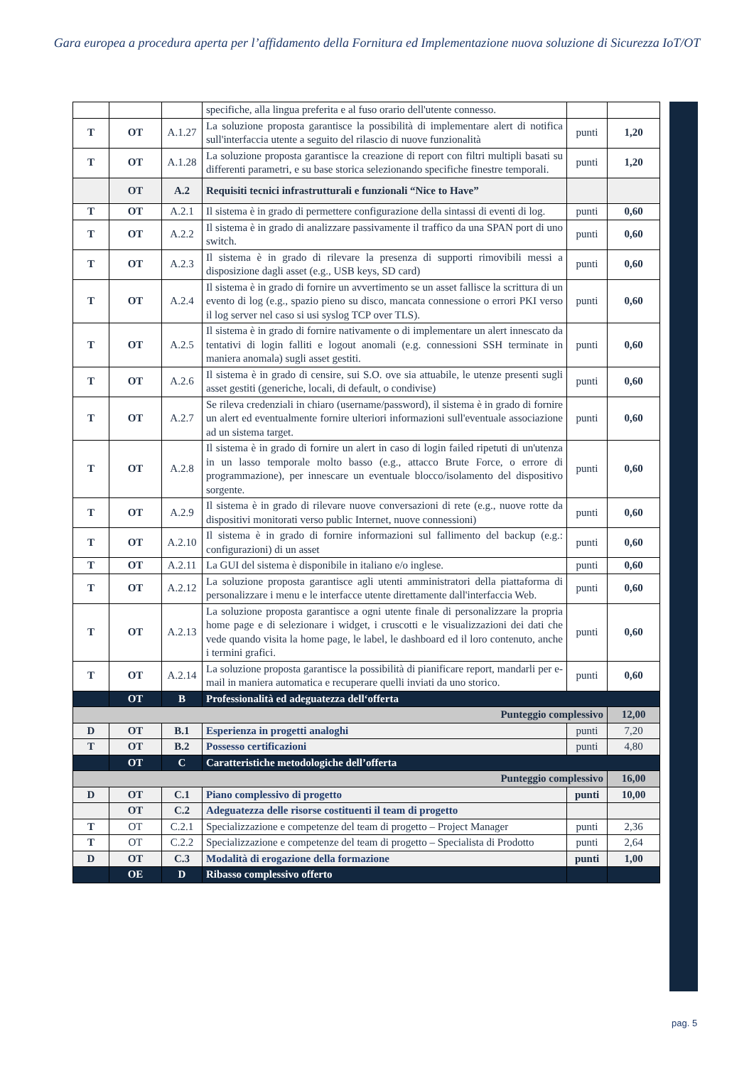Gara europea a procedura aperta per l’affidamento della Fornitura ed Implementazione nuova soluzione di Sicurezza IoT/OT
| | | | specifiche, alla lingua preferita e al fuso orario dell'utente connesso. | | |
| T | OT | A.1.27 | La soluzione proposta garantisce la possibilità di implementare alert di notifica sull'interfaccia utente a seguito del rilascio di nuove funzionalità | punti | 1,20 |
| T | OT | A.1.28 | La soluzione proposta garantisce la creazione di report con filtri multipli basati su differenti parametri, e su base storica selezionando specifiche finestre temporali. | punti | 1,20 |
| | OT | A.2 | Requisiti tecnici infrastrutturali e funzionali “Nice to Have” | | |
| T | OT | A.2.1 | Il sistema è in grado di permettere configurazione della sintassi di eventi di log. | punti | 0,60 |
| T | OT | A.2.2 | Il sistema è in grado di analizzare passivamente il traffico da una SPAN port di uno switch. | punti | 0,60 |
| T | OT | A.2.3 | Il sistema è in grado di rilevare la presenza di supporti rimovibili messi a disposizione dagli asset (e.g., USB keys, SD card) | punti | 0,60 |
| T | OT | A.2.4 | Il sistema è in grado di fornire un avvertimento se un asset fallisce la scrittura di un evento di log (e.g., spazio pieno su disco, mancata connessione o errori PKI verso il log server nel caso si usi syslog TCP over TLS). | punti | 0,60 |
| T | OT | A.2.5 | Il sistema è in grado di fornire nativamente o di implementare un alert innescato da tentativi di login falliti e logout anomali (e.g. connessioni SSH terminate in maniera anomala) sugli asset gestiti. | punti | 0,60 |
| T | OT | A.2.6 | Il sistema è in grado di censire, sui S.O. ove sia attuabile, le utenze presenti sugli asset gestiti (generiche, locali, di default, o condivise) | punti | 0,60 |
| T | OT | A.2.7 | Se rileva credenziali in chiaro (username/password), il sistema è in grado di fornire un alert ed eventualmente fornire ulteriori informazioni sull'eventuale associazione ad un sistema target. | punti | 0,60 |
| T | OT | A.2.8 | Il sistema è in grado di fornire un alert in caso di login failed ripetuti di un'utenza in un lasso temporale molto basso (e.g., attacco Brute Force, o errore di programmazione), per innescare un eventuale blocco/isolamento del dispositivo sorgente. | punti | 0,60 |
| T | OT | A.2.9 | Il sistema è in grado di rilevare nuove conversazioni di rete (e.g., nuove rotte da dispositivi monitorati verso public Internet, nuove connessioni) | punti | 0,60 |
| T | OT | A.2.10 | Il sistema è in grado di fornire informazioni sul fallimento del backup (e.g.: configurazioni) di un asset | punti | 0,60 |
| T | OT | A.2.11 | La GUI del sistema è disponibile in italiano e/o inglese. | punti | 0,60 |
| T | OT | A.2.12 | La soluzione proposta garantisce agli utenti amministratori della piattaforma di personalizzare i menu e le interfacce utente direttamente dall'interfaccia Web. | punti | 0,60 |
| T | OT | A.2.13 | La soluzione proposta garantisce a ogni utente finale di personalizzare la propria home page e di selezionare i widget, i cruscotti e le visualizzazioni dei dati che vede quando visita la home page, le label, le dashboard ed il loro contenuto, anche i termini grafici. | punti | 0,60 |
| T | OT | A.2.14 | La soluzione proposta garantisce la possibilità di pianificare report, mandarli per e-mail in maniera automatica e recuperare quelli inviati da uno storico. | punti | 0,60 |
| | OT | B | Professionalità ed adeguatezza dell‘offerta | | |
| Punteggio complessivo | | | | | 12,00 |
| D | OT | B.1 | Esperienza in progetti analoghi | punti | 7,20 |
| T | OT | B.2 | Possesso certificazioni | punti | 4,80 |
| | OT | C | Caratteristiche metodologiche dell’offerta | | |
| Punteggio complessivo | | | | | 16,00 |
| D | OT | C.1 | Piano complessivo di progetto | punti | 10,00 |
| | OT | C.2 | Adeguatezza delle risorse costituenti il team di progetto | | |
| T | OT | C.2.1 | Specializzazione e competenze del team di progetto – Project Manager | punti | 2,36 |
| T | OT | C.2.2 | Specializzazione e competenze del team di progetto – Specialista di Prodotto | punti | 2,64 |
| D | OT | C.3 | Modalità di erogazione della formazione | punti | 1,00 |
| | OE | D | Ribasso complessivo offerto | | |
pag. 5